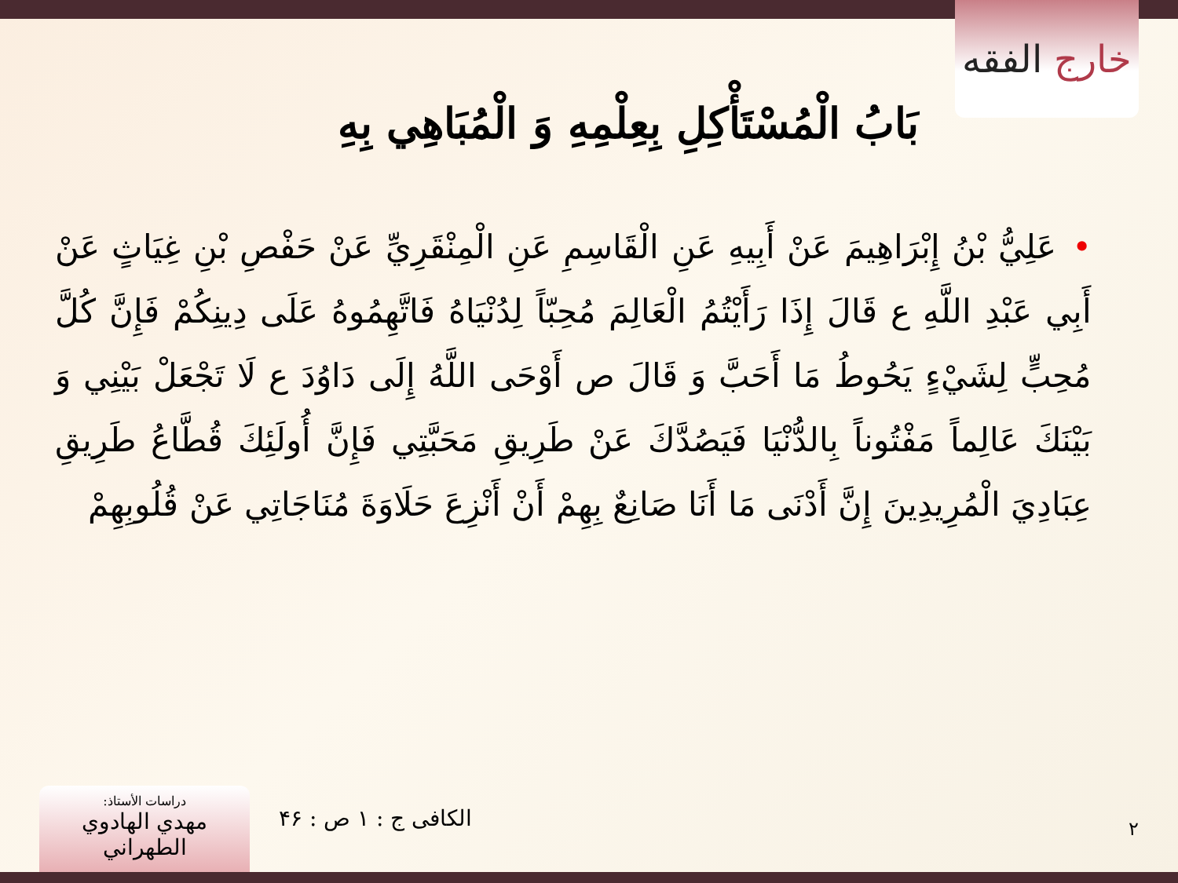خارج الفقه
بَابُ الْمُسْتَأْكِلِ بِعِلْمِهِ وَ الْمُبَاهِي بِهِ
•عَلِيُّ بْنُ إِبْرَاهِيمَ عَنْ أَبِيهِ عَنِ الْقَاسِمِ عَنِ الْمِنْقَرِيِّ عَنْ حَفْصِ بْنِ غِيَاثٍ عَنْ أَبِي عَبْدِ اللَّهِ ع قَالَ إِذَا رَأَيْتُمُ الْعَالِمَ مُحِبّاً لِدُنْيَاهُ فَاتَّهِمُوهُ عَلَى دِينِكُمْ فَإِنَّ كُلَّ مُحِبٍّ لِشَيْءٍ يَحُوطُ مَا أَحَبَّ وَ قَالَ ص أَوْحَى اللَّهُ إِلَى دَاوُدَ ع لَا تَجْعَلْ بَيْنِي وَ بَيْنَكَ عَالِماً مَفْتُوناً بِالدُّنْيَا فَيَصُدَّكَ عَنْ طَرِيقِ مَحَبَّتِي فَإِنَّ أُولَئِكَ قُطَّاعُ طَرِيقِ عِبَادِيَ الْمُرِيدِينَ إِنَّ أَدْنَى مَا أَنَا صَانِعٌ بِهِمْ أَنْ أَنْزِعَ حَلَاوَةَ مُنَاجَاتِي عَنْ قُلُوبِهِمْ
٢
الكافی ج : ١ ص : ۴۶
دراسات الأستاذ:
مهدي الهادوي الطهراني